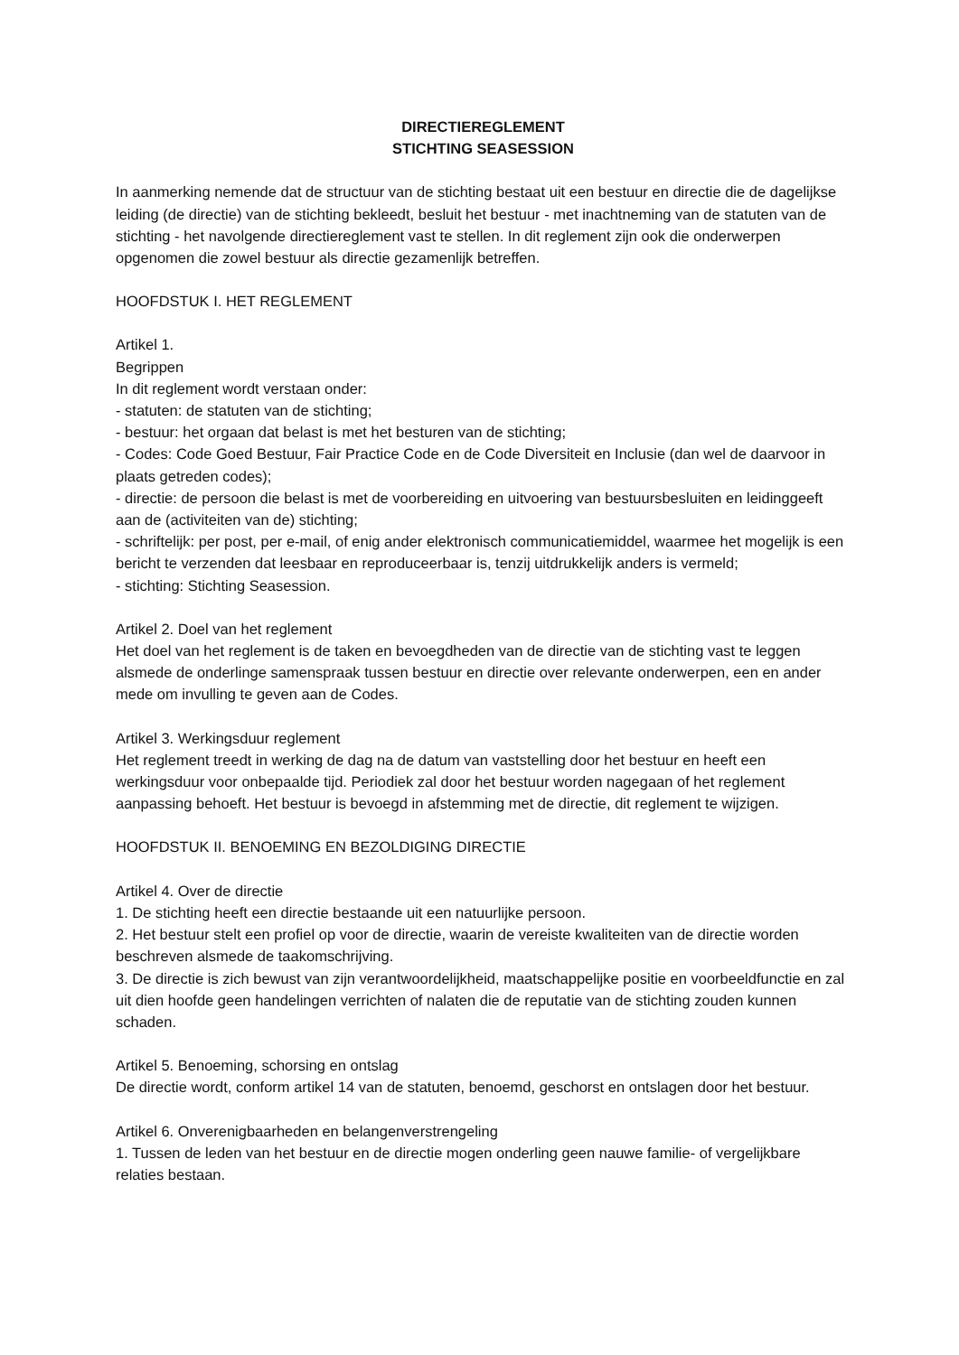DIRECTIEREGLEMENT
STICHTING SEASESSION
In aanmerking nemende dat de structuur van de stichting bestaat uit een bestuur en directie die de dagelijkse leiding (de directie) van de stichting bekleedt, besluit het bestuur - met inachtneming van de statuten van de stichting - het navolgende directiereglement vast te stellen. In dit reglement zijn ook die onderwerpen opgenomen die zowel bestuur als directie gezamenlijk betreffen.
HOOFDSTUK I. HET REGLEMENT
Artikel 1.
Begrippen
In dit reglement wordt verstaan onder:
- statuten: de statuten van de stichting;
- bestuur: het orgaan dat belast is met het besturen van de stichting;
- Codes: Code Goed Bestuur, Fair Practice Code en de Code Diversiteit en Inclusie (dan wel de daarvoor in plaats getreden codes);
- directie: de persoon die belast is met de voorbereiding en uitvoering van bestuursbesluiten en leidinggeeft aan de (activiteiten van de) stichting;
- schriftelijk: per post, per e-mail, of enig ander elektronisch communicatiemiddel, waarmee het mogelijk is een bericht te verzenden dat leesbaar en reproduceerbaar is, tenzij uitdrukkelijk anders is vermeld;
- stichting: Stichting Seasession.
Artikel 2. Doel van het reglement
Het doel van het reglement is de taken en bevoegdheden van de directie van de stichting vast te leggen alsmede de onderlinge samenspraak tussen bestuur en directie over relevante onderwerpen, een en ander mede om invulling te geven aan de Codes.
Artikel 3. Werkingsduur reglement
Het reglement treedt in werking de dag na de datum van vaststelling door het bestuur en heeft een werkingsduur voor onbepaalde tijd. Periodiek zal door het bestuur worden nagegaan of het reglement aanpassing behoeft. Het bestuur is bevoegd in afstemming met de directie, dit reglement te wijzigen.
HOOFDSTUK II. BENOEMING EN BEZOLDIGING DIRECTIE
Artikel 4. Over de directie
1. De stichting heeft een directie bestaande uit een natuurlijke persoon.
2. Het bestuur stelt een profiel op voor de directie, waarin de vereiste kwaliteiten van de directie worden beschreven alsmede de taakomschrijving.
3. De directie is zich bewust van zijn verantwoordelijkheid, maatschappelijke positie en voorbeeldfunctie en zal uit dien hoofde geen handelingen verrichten of nalaten die de reputatie van de stichting zouden kunnen schaden.
Artikel 5. Benoeming, schorsing en ontslag
De directie wordt, conform artikel 14 van de statuten, benoemd, geschorst en ontslagen door het bestuur.
Artikel 6. Onverenigbaarheden en belangenverstrengeling
1. Tussen de leden van het bestuur en de directie mogen onderling geen nauwe familie- of vergelijkbare relaties bestaan.